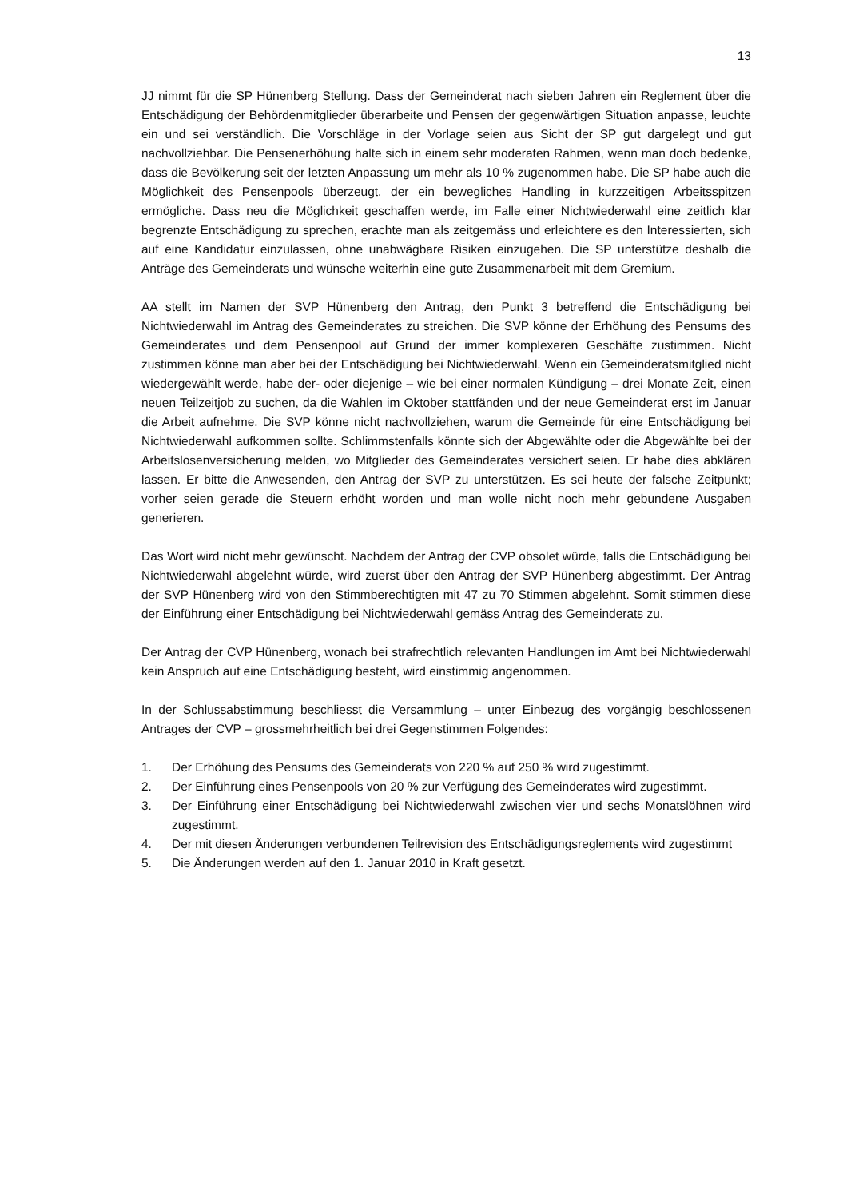13
JJ nimmt für die SP Hünenberg Stellung. Dass der Gemeinderat nach sieben Jahren ein Reglement über die Entschädigung der Behördenmitglieder überarbeite und Pensen der gegenwärtigen Situation anpasse, leuchte ein und sei verständlich. Die Vorschläge in der Vorlage seien aus Sicht der SP gut dargelegt und gut nachvollziehbar. Die Pensenerhöhung halte sich in einem sehr moderaten Rahmen, wenn man doch bedenke, dass die Bevölkerung seit der letzten Anpassung um mehr als 10 % zugenommen habe. Die SP habe auch die Möglichkeit des Pensenpools überzeugt, der ein bewegliches Handling in kurzzeitigen Arbeitsspitzen ermögliche. Dass neu die Möglichkeit geschaffen werde, im Falle einer Nichtwiederwahl eine zeitlich klar begrenzte Entschädigung zu sprechen, erachte man als zeitgemäss und erleichtere es den Interessierten, sich auf eine Kandidatur einzulassen, ohne unabwägbare Risiken einzugehen. Die SP unterstütze deshalb die Anträge des Gemeinderats und wünsche weiterhin eine gute Zusammenarbeit mit dem Gremium.
AA stellt im Namen der SVP Hünenberg den Antrag, den Punkt 3 betreffend die Entschädigung bei Nichtwiederwahl im Antrag des Gemeinderates zu streichen. Die SVP könne der Erhöhung des Pensums des Gemeinderates und dem Pensenpool auf Grund der immer komplexeren Geschäfte zustimmen. Nicht zustimmen könne man aber bei der Entschädigung bei Nichtwiederwahl. Wenn ein Gemeinderatsmitglied nicht wiedergewählt werde, habe der- oder diejenige – wie bei einer normalen Kündigung – drei Monate Zeit, einen neuen Teilzeitjob zu suchen, da die Wahlen im Oktober stattfänden und der neue Gemeinderat erst im Januar die Arbeit aufnehme. Die SVP könne nicht nachvollziehen, warum die Gemeinde für eine Entschädigung bei Nichtwiederwahl aufkommen sollte. Schlimmstenfalls könnte sich der Abgewählte oder die Abgewählte bei der Arbeitslosenversicherung melden, wo Mitglieder des Gemeinderates versichert seien. Er habe dies abklären lassen. Er bitte die Anwesenden, den Antrag der SVP zu unterstützen. Es sei heute der falsche Zeitpunkt; vorher seien gerade die Steuern erhöht worden und man wolle nicht noch mehr gebundene Ausgaben generieren.
Das Wort wird nicht mehr gewünscht. Nachdem der Antrag der CVP obsolet würde, falls die Entschädigung bei Nichtwiederwahl abgelehnt würde, wird zuerst über den Antrag der SVP Hünenberg abgestimmt. Der Antrag der SVP Hünenberg wird von den Stimmberechtigten mit 47 zu 70 Stimmen abgelehnt. Somit stimmen diese der Einführung einer Entschädigung bei Nichtwiederwahl gemäss Antrag des Gemeinderats zu.
Der Antrag der CVP Hünenberg, wonach bei strafrechtlich relevanten Handlungen im Amt bei Nichtwiederwahl kein Anspruch auf eine Entschädigung besteht, wird einstimmig angenommen.
In der Schlussabstimmung beschliesst die Versammlung – unter Einbezug des vorgängig beschlossenen Antrages der CVP – grossmehrheitlich bei drei Gegenstimmen Folgendes:
1. Der Erhöhung des Pensums des Gemeinderats von 220 % auf 250 % wird zugestimmt.
2. Der Einführung eines Pensenpools von 20 % zur Verfügung des Gemeinderates wird zugestimmt.
3. Der Einführung einer Entschädigung bei Nichtwiederwahl zwischen vier und sechs Monatslöhnen wird zugestimmt.
4. Der mit diesen Änderungen verbundenen Teilrevision des Entschädigungsreglements wird zugestimmt
5. Die Änderungen werden auf den 1. Januar 2010 in Kraft gesetzt.